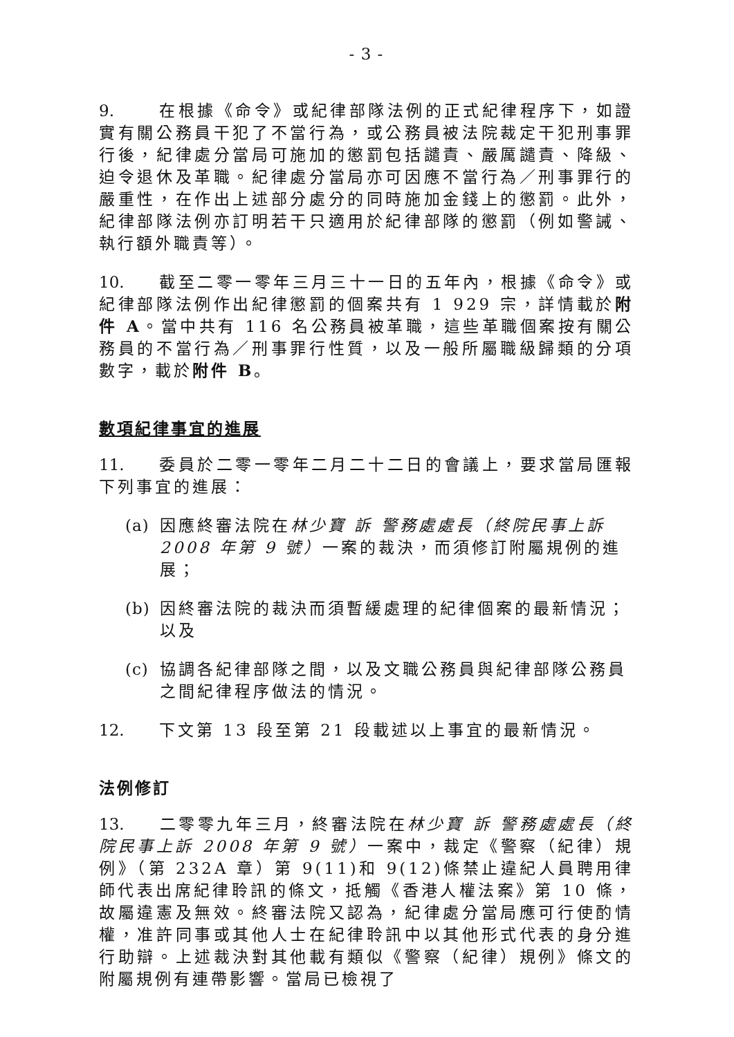- 3 -
9. 在根據《命令》或紀律部隊法例的正式紀律程序下，如證實有關公務員干犯了不當行為，或公務員被法院裁定干犯刑事罪行後，紀律處分當局可施加的懲罰包括譴責、嚴厲譴責、降級、迫令退休及革職。紀律處分當局亦可因應不當行為／刑事罪行的嚴重性，在作出上述部分處分的同時施加金錢上的懲罰。此外，紀律部隊法例亦訂明若干只適用於紀律部隊的懲罰（例如警誡、執行額外職責等）。
10. 截至二零一零年三月三十一日的五年內，根據《命令》或紀律部隊法例作出紀律懲罰的個案共有 1 929 宗，詳情載於附件 A。當中共有 116 名公務員被革職，這些革職個案按有關公務員的不當行為／刑事罪行性質，以及一般所屬職級歸類的分項數字，載於附件 B。
數項紀律事宜的進展
11. 委員於二零一零年二月二十二日的會議上，要求當局匯報下列事宜的進展：
(a) 因應終審法院在林少寶 訴 警務處處長（終院民事上訴 2008 年第 9 號）一案的裁決，而須修訂附屬規例的進展；
(b) 因終審法院的裁決而須暫緩處理的紀律個案的最新情況；以及
(c) 協調各紀律部隊之間，以及文職公務員與紀律部隊公務員之間紀律程序做法的情況。
12. 下文第 13 段至第 21 段載述以上事宜的最新情況。
法例修訂
13. 二零零九年三月，終審法院在林少寶 訴 警務處處長（終院民事上訴 2008 年第 9 號）一案中，裁定《警察（紀律）規例》（第 232A 章）第 9(11)和 9(12)條禁止違紀人員聘用律師代表出席紀律聆訊的條文，抵觸《香港人權法案》第 10 條，故屬違憲及無效。終審法院又認為，紀律處分當局應可行使酌情權，准許同事或其他人士在紀律聆訊中以其他形式代表的身分進行助辯。上述裁決對其他載有類似《警察（紀律）規例》條文的附屬規例有連帶影響。當局已檢視了